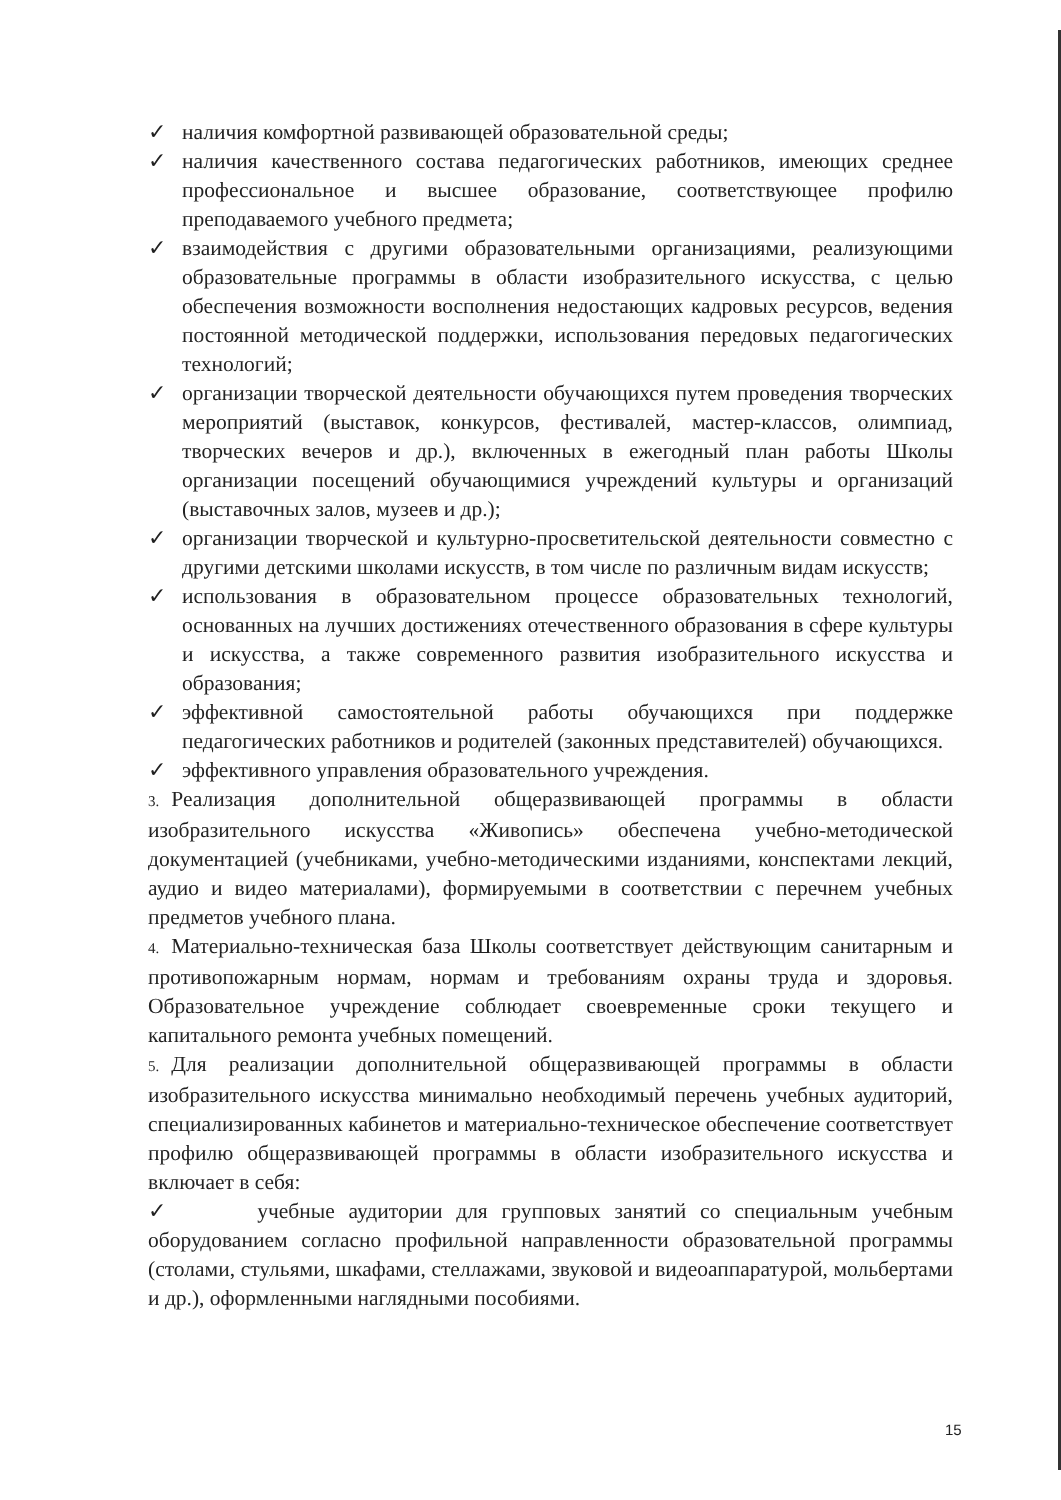✓ наличия комфортной развивающей образовательной среды;
✓ наличия качественного состава педагогических работников, имеющих среднее профессиональное и высшее образование, соответствующее профилю преподаваемого учебного предмета;
✓ взаимодействия с другими образовательными организациями, реализующими образовательные программы в области изобразительного искусства, с целью обеспечения возможности восполнения недостающих кадровых ресурсов, ведения постоянной методической поддержки, использования передовых педагогических технологий;
✓ организации творческой деятельности обучающихся путем проведения творческих мероприятий (выставок, конкурсов, фестивалей, мастер-классов, олимпиад, творческих вечеров и др.), включенных в ежегодный план работы Школы организации посещений обучающимися учреждений культуры и организаций (выставочных залов, музеев и др.);
✓ организации творческой и культурно-просветительской деятельности совместно с другими детскими школами искусств, в том числе по различным видам искусств;
✓ использования в образовательном процессе образовательных технологий, основанных на лучших достижениях отечественного образования в сфере культуры и искусства, а также современного развития изобразительного искусства и образования;
✓ эффективной самостоятельной работы обучающихся при поддержке педагогических работников и родителей (законных представителей) обучающихся.
✓ эффективного управления образовательного учреждения.
3. Реализация дополнительной общеразвивающей программы в области изобразительного искусства «Живопись» обеспечена учебно-методической документацией (учебниками, учебно-методическими изданиями, конспектами лекций, аудио и видео материалами), формируемыми в соответствии с перечнем учебных предметов учебного плана.
4. Материально-техническая база Школы соответствует действующим санитарным и противопожарным нормам, нормам и требованиям охраны труда и здоровья. Образовательное учреждение соблюдает своевременные сроки текущего и капитального ремонта учебных помещений.
5. Для реализации дополнительной общеразвивающей программы в области изобразительного искусства минимально необходимый перечень учебных аудиторий, специализированных кабинетов и материально-техническое обеспечение соответствует профилю общеразвивающей программы в области изобразительного искусства и включает в себя:
✓ учебные аудитории для групповых занятий со специальным учебным оборудованием согласно профильной направленности образовательной программы (столами, стульями, шкафами, стеллажами, звуковой и видеоаппаратурой, мольбертами и др.), оформленными наглядными пособиями.
15